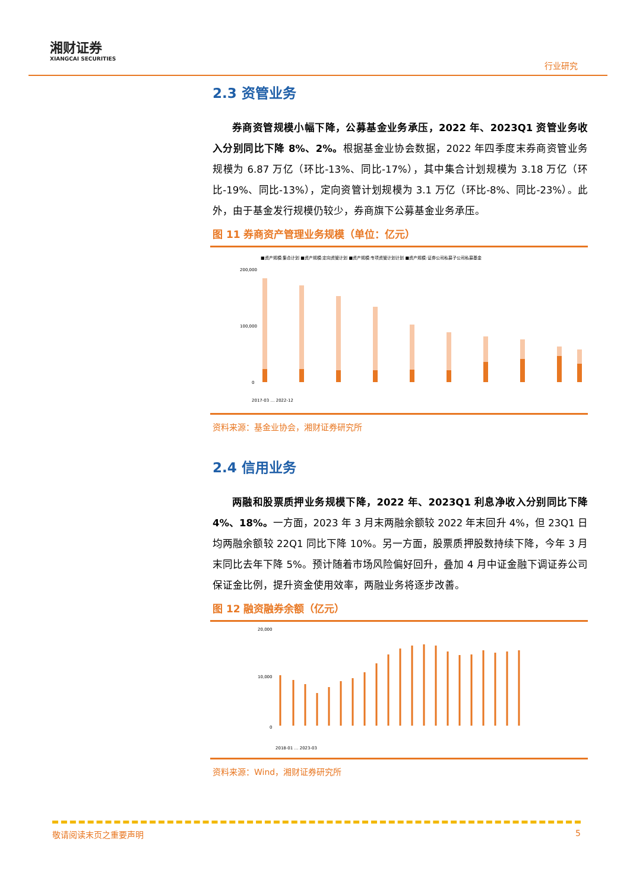湘财证券
XIANGCAI SECURITIES
行业研究
2.3 资管业务
券商资管规模小幅下降，公募基金业务承压，2022 年、2023Q1 资管业务收入分别同比下降 8%、2%。根据基金业协会数据，2022 年四季度末券商资管业务规模为 6.87 万亿（环比-13%、同比-17%），其中集合计划规模为 3.18 万亿（环比-19%、同比-13%），定向资管计划规模为 3.1 万亿（环比-8%、同比-23%）。此外，由于基金发行规模仍较少，券商旗下公募基金业务承压。
图 11 券商资产管理业务规模（单位：亿元）
■资产规模:集合计划 ■资产规模:定向资管计划 ■资产规模:专项资管计划计划 ■资产规模:证券公司私募子公司私募基金
200,000
100,000
0
2017-03 … 2022-12
资料来源：基金业协会，湘财证券研究所
2.4 信用业务
两融和股票质押业务规模下降，2022 年、2023Q1 利息净收入分别同比下降 4%、18%。一方面，2023 年 3 月末两融余额较 2022 年末回升 4%，但 23Q1 日均两融余额较 22Q1 同比下降 10%。另一方面，股票质押股数持续下降，今年 3 月末同比去年下降 5%。预计随着市场风险偏好回升，叠加 4 月中证金融下调证券公司保证金比例，提升资金使用效率，两融业务将逐步改善。
图 12 融资融券余额（亿元）
20,000
10,000
0
2018-01 … 2023-03
资料来源：Wind，湘财证券研究所
敬请阅读末页之重要声明 5